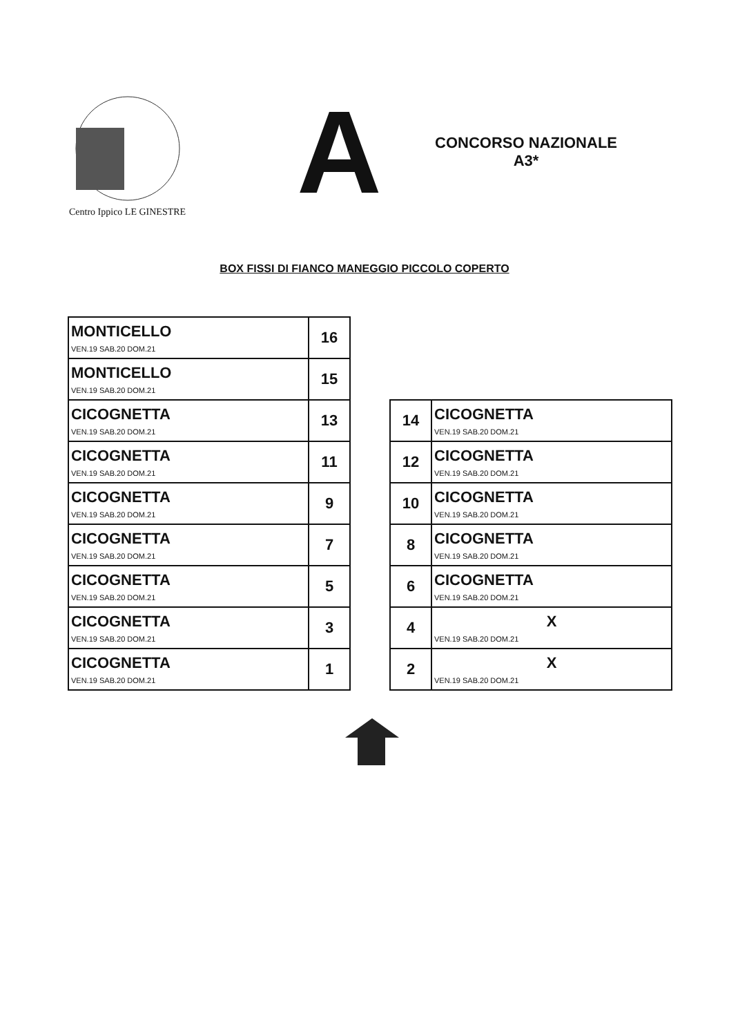Centro Ippico LE GINESTRE
A
CONCORSO NAZIONALE
A3*
BOX FISSI DI FIANCO MANEGGIO PICCOLO COPERTO
| MONTICELLO VEN.19 SAB.20 DOM.21 | 16 |
| MONTICELLO VEN.19 SAB.20 DOM.21 | 15 |
| CICOGNETTA VEN.19 SAB.20 DOM.21 | 13 |
| CICOGNETTA VEN.19 SAB.20 DOM.21 | 11 |
| CICOGNETTA VEN.19 SAB.20 DOM.21 | 9 |
| CICOGNETTA VEN.19 SAB.20 DOM.21 | 7 |
| CICOGNETTA VEN.19 SAB.20 DOM.21 | 5 |
| CICOGNETTA VEN.19 SAB.20 DOM.21 | 3 |
| CICOGNETTA VEN.19 SAB.20 DOM.21 | 1 |
| 14 | CICOGNETTA VEN.19 SAB.20 DOM.21 |
| 12 | CICOGNETTA VEN.19 SAB.20 DOM.21 |
| 10 | CICOGNETTA VEN.19 SAB.20 DOM.21 |
| 8 | CICOGNETTA VEN.19 SAB.20 DOM.21 |
| 6 | CICOGNETTA VEN.19 SAB.20 DOM.21 |
| 4 | X VEN.19 SAB.20 DOM.21 |
| 2 | X VEN.19 SAB.20 DOM.21 |